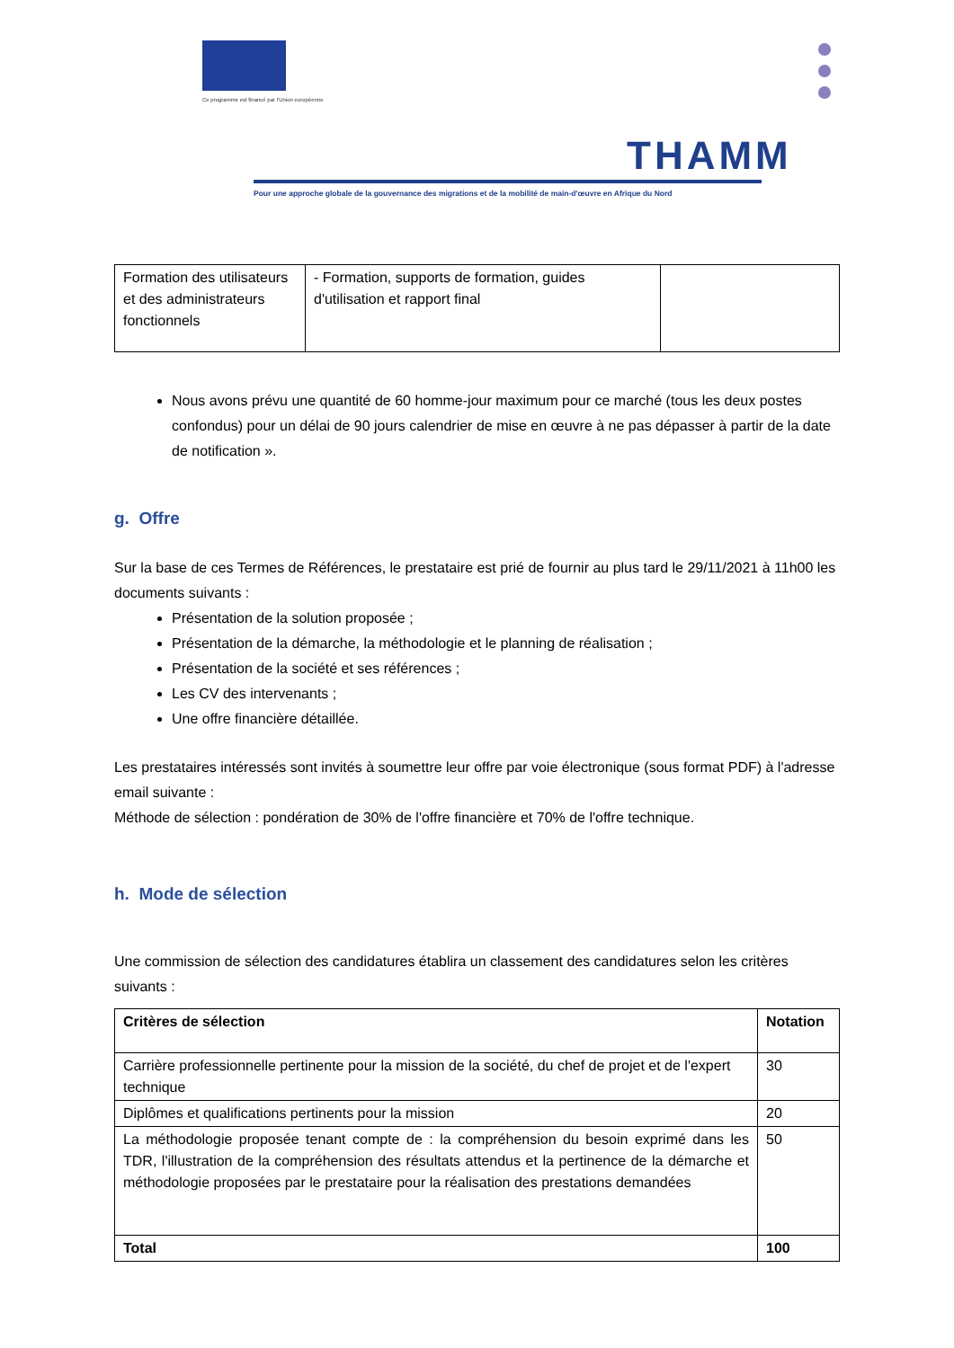Ce programme est financé par l'Union européenne
THAMM
Pour une approche globale de la gouvernance des migrations et de la mobilité de main-d'œuvre en Afrique du Nord
| Formation des utilisateurs et des administrateurs fonctionnels | - Formation, supports de formation, guides d'utilisation et rapport final | |
Nous avons prévu une quantité de 60 homme-jour maximum pour ce marché (tous les deux postes confondus) pour un délai de 90 jours calendrier de mise en œuvre à ne pas dépasser à partir de la date de notification ».
g. Offre
Sur la base de ces Termes de Références, le prestataire est prié de fournir au plus tard le 29/11/2021 à 11h00 les documents suivants :
Présentation de la solution proposée ;
Présentation de la démarche, la méthodologie et le planning de réalisation ;
Présentation de la société et ses références ;
Les CV des intervenants ;
Une offre financière détaillée.
Les prestataires intéressés sont invités à soumettre leur offre par voie électronique (sous format PDF) à l'adresse email suivante :
Méthode de sélection : pondération de 30% de l'offre financière et 70% de l'offre technique.
h. Mode de sélection
Une commission de sélection des candidatures établira un classement des candidatures selon les critères suivants :
| Critères de sélection | Notation |
| --- | --- |
| Carrière professionnelle pertinente pour la mission de la société, du chef de projet et de l'expert technique | 30 |
| Diplômes et qualifications pertinents pour la mission | 20 |
| La méthodologie proposée tenant compte de : la compréhension du besoin exprimé dans les TDR, l'illustration de la compréhension des résultats attendus et la pertinence de la démarche et méthodologie proposées par le prestataire pour la réalisation des prestations demandées | 50 |
| Total | 100 |